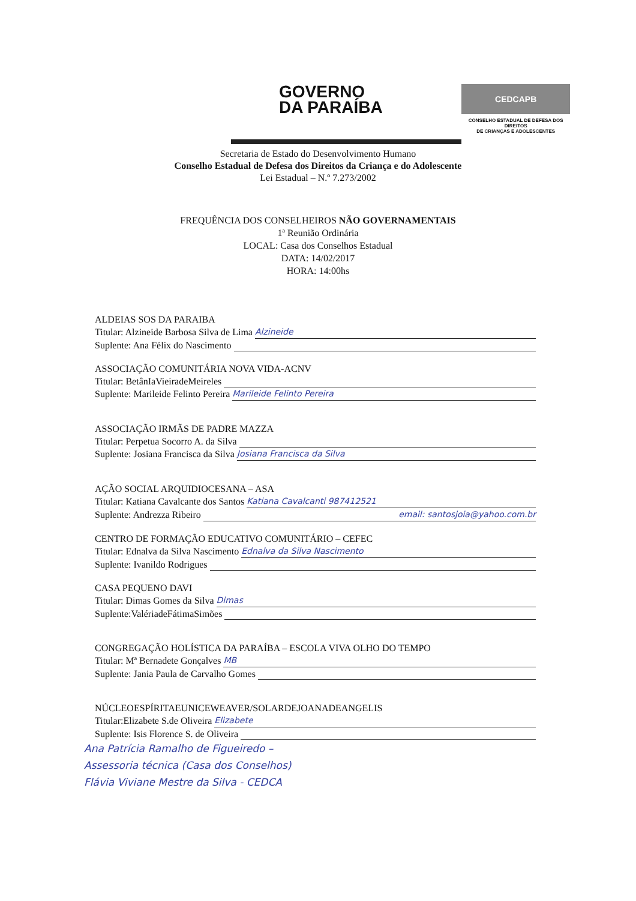GOVERNO
DA PARAÍBA
CEDCAPB
CONSELHO ESTADUAL DE DEFESA DOS DIREITOS
DE CRIANÇAS E ADOLESCENTES
Secretaria de Estado do Desenvolvimento Humano
Conselho Estadual de Defesa dos Direitos da Criança e do Adolescente
Lei Estadual – N.º 7.273/2002
FREQUÊNCIA DOS CONSELHEIROS NÃO GOVERNAMENTAIS
1ª Reunião Ordinária
LOCAL: Casa dos Conselhos Estadual
DATA: 14/02/2017
HORA: 14:00hs
ALDEIAS SOS DA PARAIBA
Titular: Alzineide Barbosa Silva de Lima Alzineide
Suplente: Ana Félix do Nascimento
ASSOCIAÇÃO COMUNITÁRIA NOVA VIDA-ACNV
Titular: BetânIaVieiradeMeireles
Suplente: Marileide Felinto Pereira Marileide Felinto Pereira
ASSOCIAÇÃO IRMÃS DE PADRE MAZZA
Titular: Perpetua Socorro A. da Silva
Suplente: Josiana Francisca da Silva Josiana Francisca da Silva
AÇÃO SOCIAL ARQUIDIOCESANA – ASA
Titular: Katiana Cavalcante dos Santos Katiana Cavalcanti 987412521
Suplente: Andrezza Ribeiro email: santosjoia@yahoo.com.br
CENTRO DE FORMAÇÃO EDUCATIVO COMUNITÁRIO – CEFEC
Titular: Ednalva da Silva Nascimento Ednalva da Silva Nascimento
Suplente: Ivanildo Rodrigues
CASA PEQUENO DAVI
Titular: Dimas Gomes da Silva Dimas
Suplente:ValériadeFátimaSimões
CONGREGAÇÃO HOLÍSTICA DA PARAÍBA – ESCOLA VIVA OLHO DO TEMPO
Titular: Mª Bernadete Gonçalves MB
Suplente: Jania Paula de Carvalho Gomes
NÚCLEOESPÍRITAEUNICEWEAVER/SOLARDEJOANADEANGELIS
Titular:Elizabete S.de Oliveira Elizabete
Suplente: Isis Florence S. de Oliveira
Ana Patrícia Ramalho de Figueiredo –
Assessoria técnica (Casa dos Conselhos)
Flávia Viviane Mestre da Silva - CEDCA